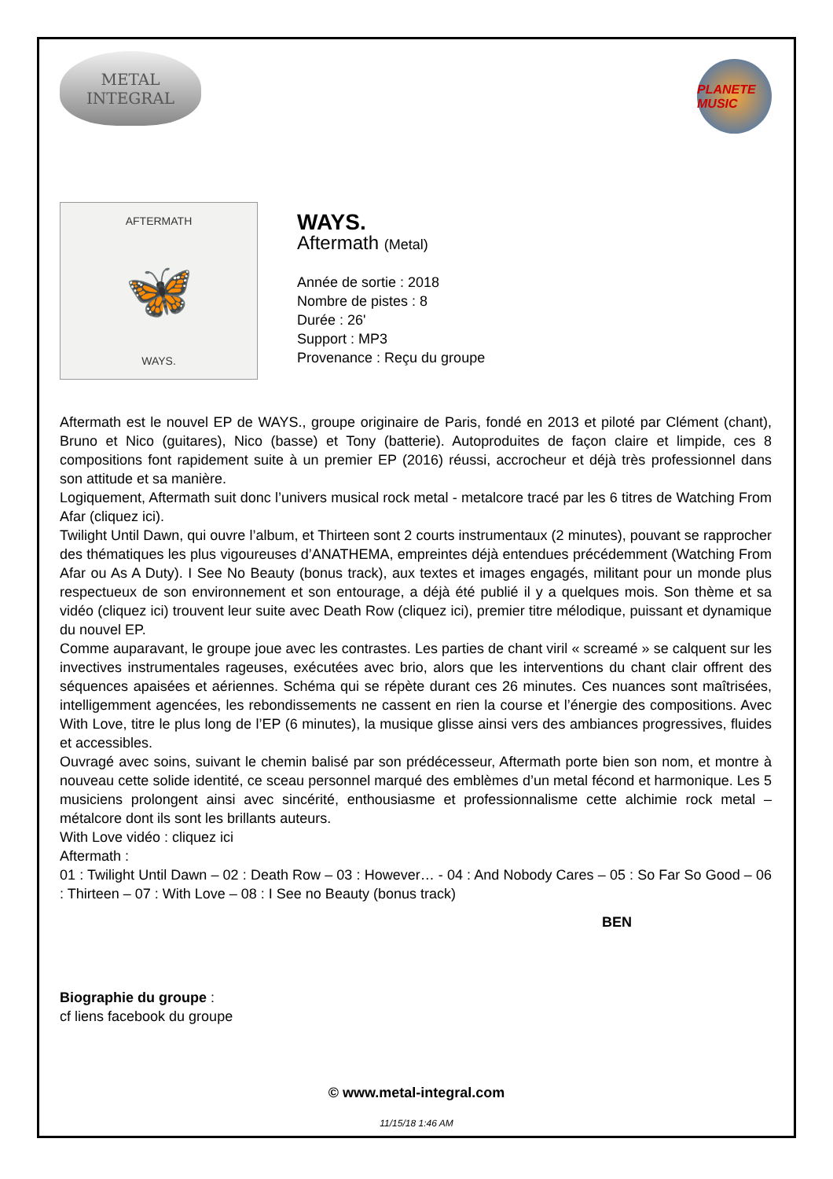METAL
INTEGRAL
PLANETE MUSIC
AFTERMATH
🦋
WAYS.
WAYS.
Aftermath (Metal)
Année de sortie : 2018
Nombre de pistes : 8
Durée : 26'
Support : MP3
Provenance : Reçu du groupe
Aftermath est le nouvel EP de WAYS., groupe originaire de Paris, fondé en 2013 et piloté par Clément (chant), Bruno et Nico (guitares), Nico (basse) et Tony (batterie). Autoproduites de façon claire et limpide, ces 8 compositions font rapidement suite à un premier EP (2016) réussi, accrocheur et déjà très professionnel dans son attitude et sa manière.
Logiquement, Aftermath suit donc l’univers musical rock metal - metalcore tracé par les 6 titres de Watching From Afar (cliquez ici).
Twilight Until Dawn, qui ouvre l’album, et Thirteen sont 2 courts instrumentaux (2 minutes), pouvant se rapprocher des thématiques les plus vigoureuses d’ANATHEMA, empreintes déjà entendues précédemment (Watching From Afar ou As A Duty). I See No Beauty (bonus track), aux textes et images engagés, militant pour un monde plus respectueux de son environnement et son entourage, a déjà été publié il y a quelques mois. Son thème et sa vidéo (cliquez ici) trouvent leur suite avec Death Row (cliquez ici), premier titre mélodique, puissant et dynamique du nouvel EP.
Comme auparavant, le groupe joue avec les contrastes. Les parties de chant viril « screamé » se calquent sur les invectives instrumentales rageuses, exécutées avec brio, alors que les interventions du chant clair offrent des séquences apaisées et aériennes. Schéma qui se répète durant ces 26 minutes. Ces nuances sont maîtrisées, intelligemment agencées, les rebondissements ne cassent en rien la course et l’énergie des compositions. Avec With Love, titre le plus long de l’EP (6 minutes), la musique glisse ainsi vers des ambiances progressives, fluides et accessibles.
Ouvragé avec soins, suivant le chemin balisé par son prédécesseur, Aftermath porte bien son nom, et montre à nouveau cette solide identité, ce sceau personnel marqué des emblèmes d’un metal fécond et harmonique. Les 5 musiciens prolongent ainsi avec sincérité, enthousiasme et professionnalisme cette alchimie rock metal – métalcore dont ils sont les brillants auteurs.
With Love vidéo : cliquez ici
Aftermath :
01 : Twilight Until Dawn – 02 : Death Row – 03 : However… - 04 : And Nobody Cares – 05 : So Far So Good – 06 : Thirteen – 07 : With Love – 08 : I See no Beauty (bonus track)
BEN
Biographie du groupe :
cf liens facebook du groupe
© www.metal-integral.com
11/15/18 1:46 AM